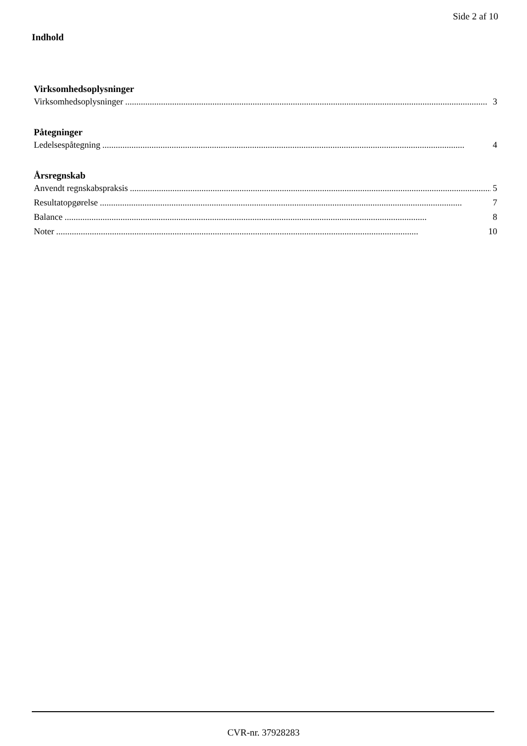Side 2 af 10
Indhold
Virksomhedsoplysninger
Virksomhedsoplysninger.................................................................................................................................................................. 3
Påtegninger
Ledelsespåtegning.................................................................................................................................................................. 4
Årsregnskab
Anvendt regnskabspraksis.................................................................................................................................................................. 5
Resultatopgørelse.................................................................................................................................................................. 7
Balance.................................................................................................................................................................. 8
Noter.................................................................................................................................................................. 10
CVR-nr. 37928283